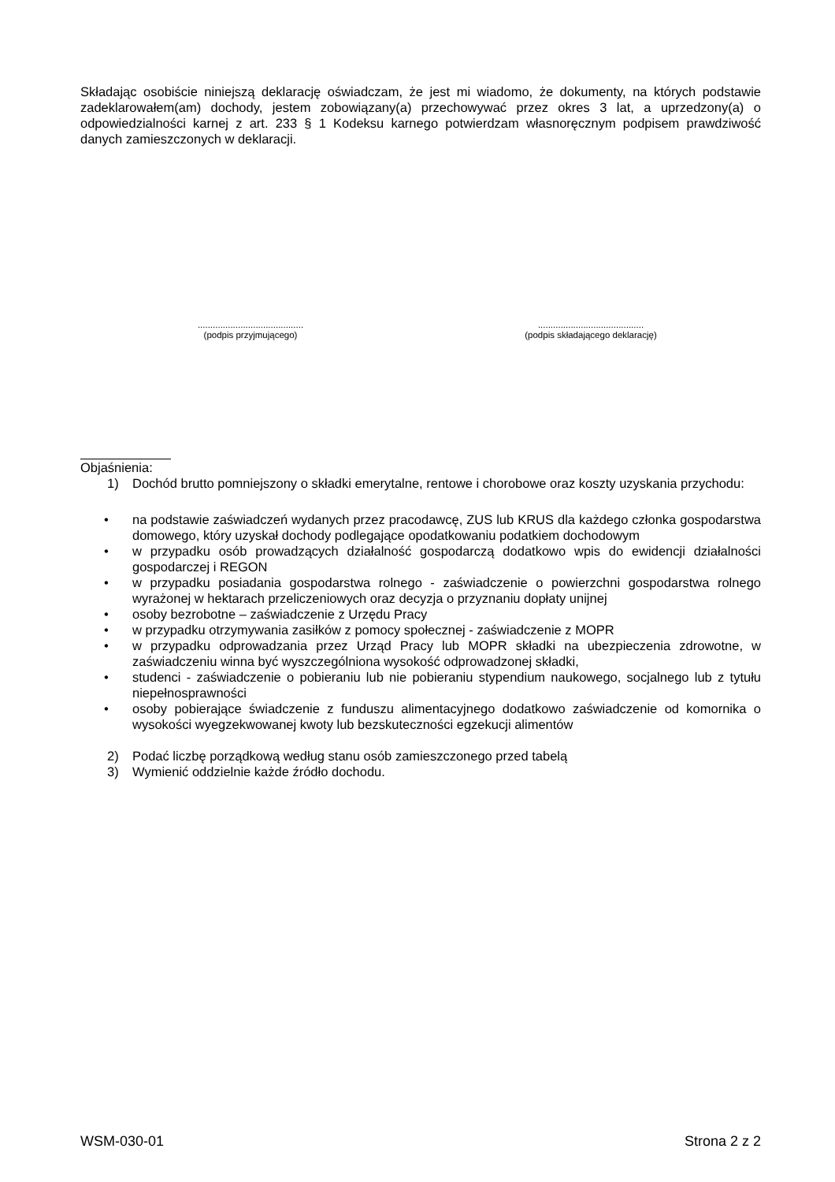Składając osobiście niniejszą deklarację oświadczam, że jest mi wiadomo, że dokumenty, na których podstawie zadeklarowałem(am) dochody, jestem zobowiązany(a) przechowywać przez okres 3 lat, a uprzedzony(a) o odpowiedzialności karnej z art. 233 § 1 Kodeksu karnego potwierdzam własnoręcznym podpisem prawdziwość danych zamieszczonych w deklaracji.
..........................................
(podpis przyjmującego)
..........................................
(podpis składającego deklarację)
Objaśnienia:
1) Dochód brutto pomniejszony o składki emerytalne, rentowe i chorobowe oraz koszty uzyskania przychodu:
• na podstawie zaświadczeń wydanych przez pracodawcę, ZUS lub KRUS dla każdego członka gospodarstwa domowego, który uzyskał dochody podlegające opodatkowaniu podatkiem dochodowym
• w przypadku osób prowadzących działalność gospodarczą dodatkowo wpis do ewidencji działalności gospodarczej i REGON
• w przypadku posiadania gospodarstwa rolnego - zaświadczenie o powierzchni gospodarstwa rolnego wyrażonej w hektarach przeliczeniowych oraz decyzja o przyznaniu dopłaty unijnej
• osoby bezrobotne – zaświadczenie z Urzędu Pracy
• w przypadku otrzymywania zasiłków z pomocy społecznej - zaświadczenie z MOPR
• w przypadku odprowadzania przez Urząd Pracy lub MOPR składki na ubezpieczenia zdrowotne, w zaświadczeniu winna być wyszczególniona wysokość odprowadzonej składki,
• studenci - zaświadczenie o pobieraniu lub nie pobieraniu stypendium naukowego, socjalnego lub z tytułu niepełnosprawności
• osoby pobierające świadczenie z funduszu alimentacyjnego dodatkowo zaświadczenie od komornika o wysokości wyegzekwowanej kwoty lub bezskuteczności egzekucji alimentów
2) Podać liczbę porządkową według stanu osób zamieszczonego przed tabelą
3) Wymienić oddzielnie każde źródło dochodu.
WSM-030-01 Strona 2 z 2